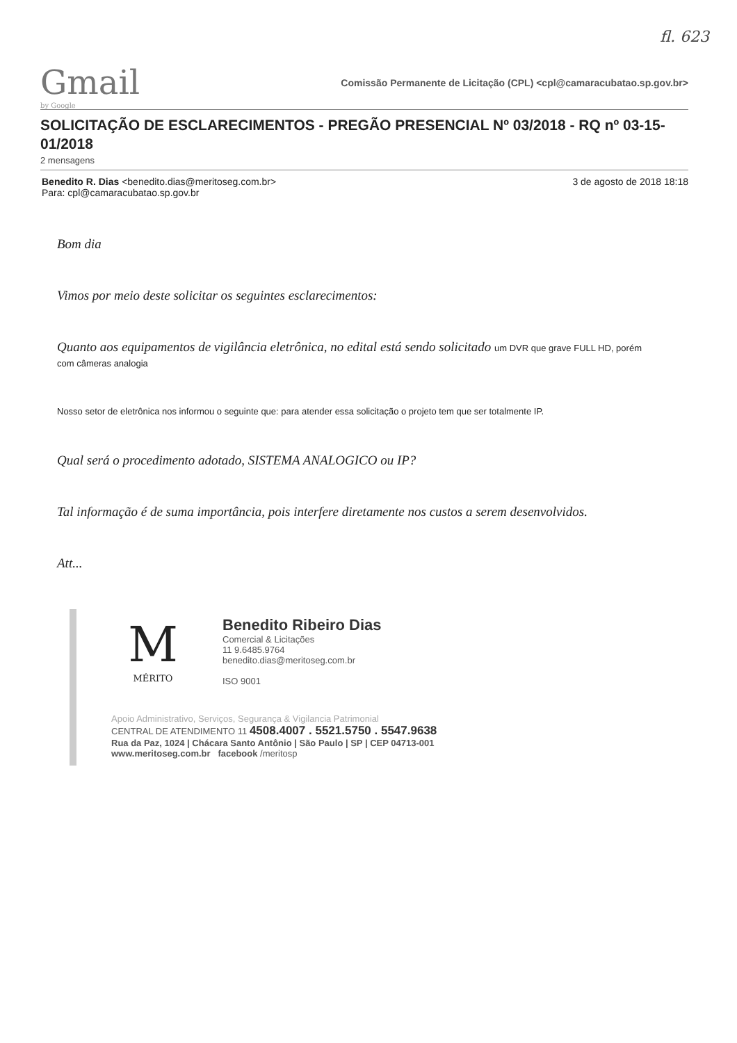fl. 623
Gmail
by Google
Comissão Permanente de Licitação (CPL) <cpl@camaracubatao.sp.gov.br>
SOLICITAÇÃO DE ESCLARECIMENTOS - PREGÃO PRESENCIAL Nº 03/2018 - RQ nº 03-15-01/2018
2 mensagens
Benedito R. Dias <benedito.dias@meritoseg.com.br>
Para: cpl@camaracubatao.sp.gov.br
3 de agosto de 2018 18:18
Bom dia
Vimos por meio deste solicitar os seguintes esclarecimentos:
Quanto aos equipamentos de vigilância eletrônica, no edital está sendo solicitado um DVR que grave FULL HD, porém com câmeras analogia
Nosso setor de eletrônica nos informou o seguinte que: para atender essa solicitação o projeto tem que ser totalmente IP.
Qual será o procedimento adotado, SISTEMA ANALOGICO ou IP?
Tal informação é de suma importância, pois interfere diretamente nos custos a serem desenvolvidos.
Att...
M
MÉRITO
Benedito Ribeiro Dias
Comercial & Licitações
11 9.6485.9764
benedito.dias@meritoseg.com.br
ISO 9001
Apoio Administrativo, Serviços, Segurança & Vigilancia Patrimonial
CENTRAL DE ATENDIMENTO 11 4508.4007 . 5521.5750 . 5547.9638
Rua da Paz, 1024 | Chácara Santo Antônio | São Paulo | SP | CEP 04713-001
www.meritoseg.com.br facebook /meritosp